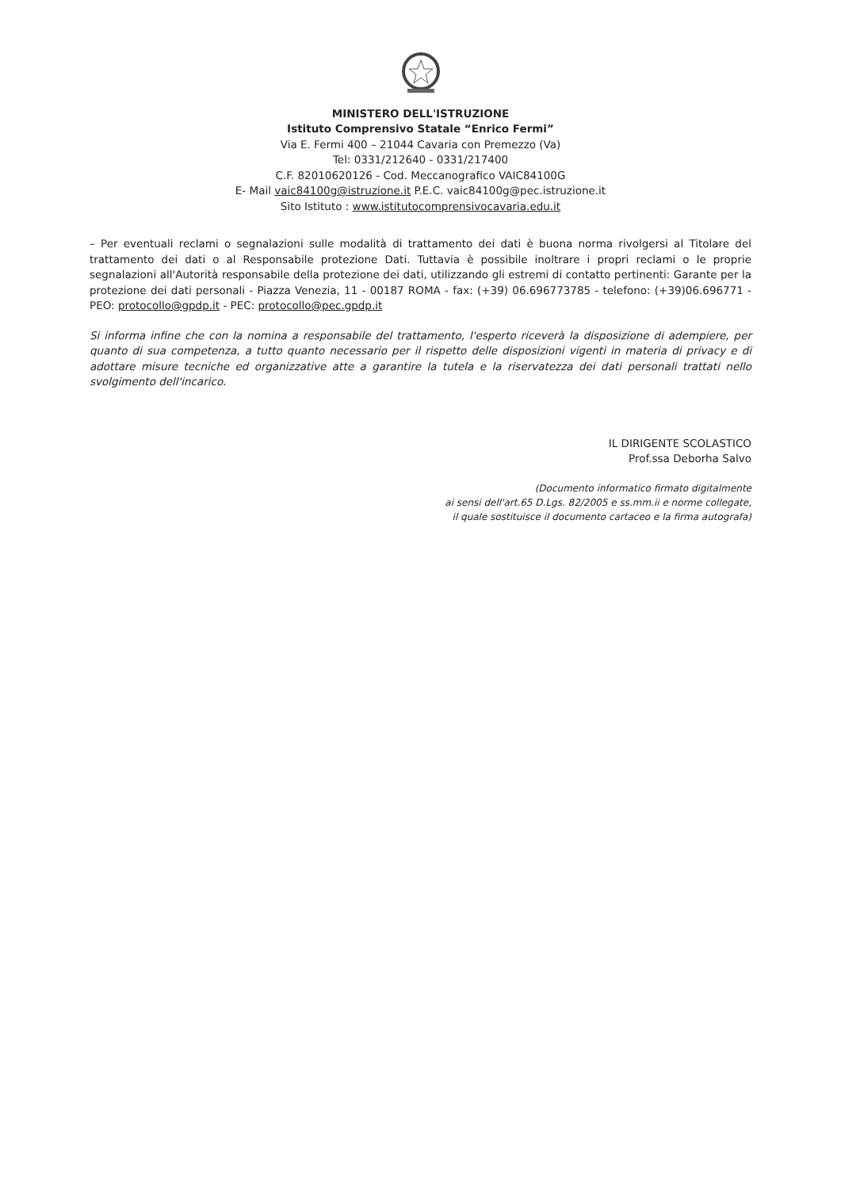MINISTERO DELL'ISTRUZIONE
Istituto Comprensivo Statale “Enrico Fermi”
Via E. Fermi 400 – 21044 Cavaria con Premezzo (Va)
Tel: 0331/212640 - 0331/217400
C.F. 82010620126 - Cod. Meccanografico VAIC84100G
E- Mail vaic84100g@istruzione.it P.E.C. vaic84100g@pec.istruzione.it
Sito Istituto : www.istitutocomprensivocavaria.edu.it
– Per eventuali reclami o segnalazioni sulle modalità di trattamento dei dati è buona norma rivolgersi al Titolare del trattamento dei dati o al Responsabile protezione Dati. Tuttavia è possibile inoltrare i propri reclami o le proprie segnalazioni all'Autorità responsabile della protezione dei dati, utilizzando gli estremi di contatto pertinenti: Garante per la protezione dei dati personali - Piazza Venezia, 11 - 00187 ROMA - fax: (+39) 06.696773785 - telefono: (+39)06.696771 - PEO: protocollo@gpdp.it - PEC: protocollo@pec.gpdp.it
Si informa infine che con la nomina a responsabile del trattamento, l'esperto riceverà la disposizione di adempiere, per quanto di sua competenza, a tutto quanto necessario per il rispetto delle disposizioni vigenti in materia di privacy e di adottare misure tecniche ed organizzative atte a garantire la tutela e la riservatezza dei dati personali trattati nello svolgimento dell'incarico.
IL DIRIGENTE SCOLASTICO
Prof.ssa Deborha Salvo
(Documento informatico firmato digitalmente
ai sensi dell'art.65 D.Lgs. 82/2005 e ss.mm.ii e norme collegate,
il quale sostituisce il documento cartaceo e la firma autografa)